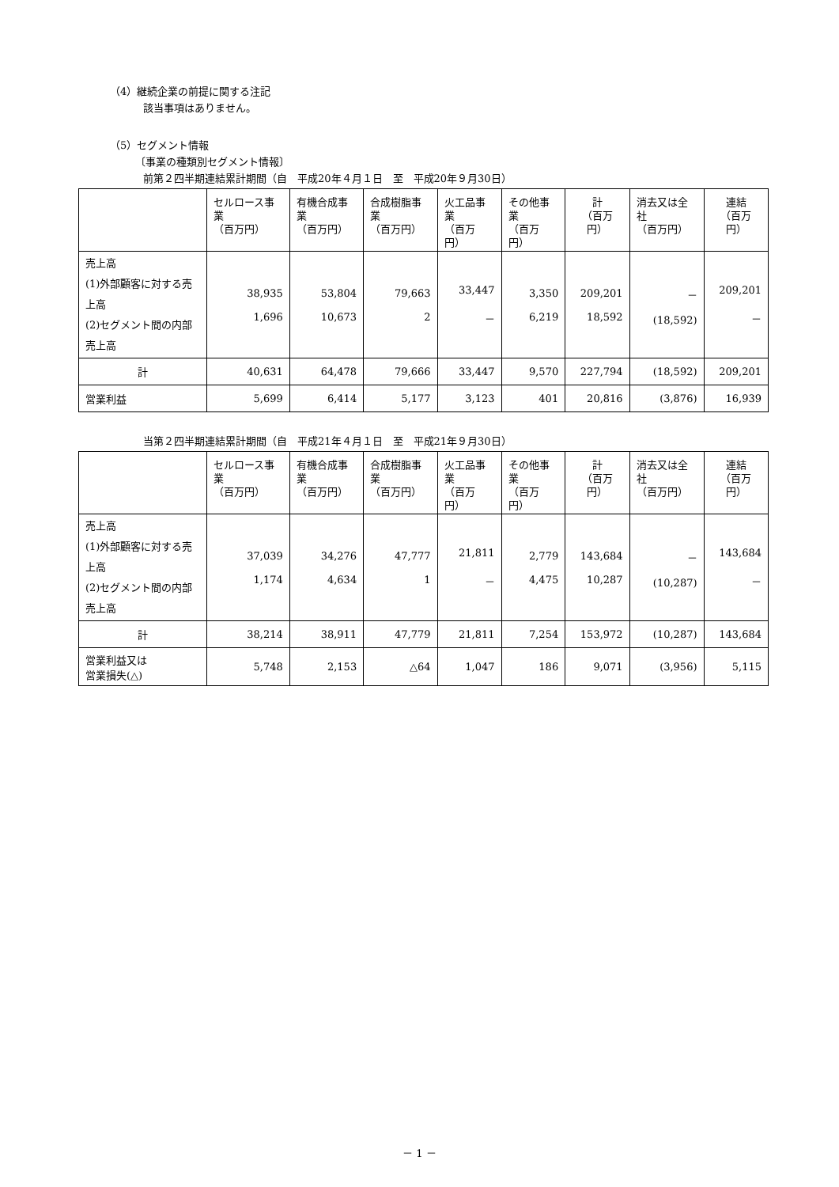（4）継続企業の前提に関する注記
該当事項はありません。
（5）セグメント情報
〔事業の種類別セグメント情報〕
前第２四半期連結累計期間（自　平成20年４月１日　至　平成20年９月30日）
| | セルロース事業 （百万円） | 有機合成事業 （百万円） | 合成樹脂事業 （百万円） | 火工品事業 （百万円） | その他事業 （百万円） | 計 （百万円） | 消去又は全社 （百万円） | 連結 （百万円） |
| --- | --- | --- | --- | --- | --- | --- | --- | --- |
| 売上高 (1)外部顧客に対する売上高 (2)セグメント間の内部売上高 | 38,935 1,696 | 53,804 10,673 | 79,663 2 | 33,447 － | 3,350 6,219 | 209,201 18,592 | － (18,592) | 209,201 － |
| 計 | 40,631 | 64,478 | 79,666 | 33,447 | 9,570 | 227,794 | (18,592) | 209,201 |
| 営業利益 | 5,699 | 6,414 | 5,177 | 3,123 | 401 | 20,816 | (3,876) | 16,939 |
当第２四半期連結累計期間（自　平成21年４月１日　至　平成21年９月30日）
| | セルロース事業 （百万円） | 有機合成事業 （百万円） | 合成樹脂事業 （百万円） | 火工品事業 （百万円） | その他事業 （百万円） | 計 （百万円） | 消去又は全社 （百万円） | 連結 （百万円） |
| --- | --- | --- | --- | --- | --- | --- | --- | --- |
| 売上高 (1)外部顧客に対する売上高 (2)セグメント間の内部売上高 | 37,039 1,174 | 34,276 4,634 | 47,777 1 | 21,811 － | 2,779 4,475 | 143,684 10,287 | － (10,287) | 143,684 － |
| 計 | 38,214 | 38,911 | 47,779 | 21,811 | 7,254 | 153,972 | (10,287) | 143,684 |
| 営業利益又は 営業損失(△) | 5,748 | 2,153 | △64 | 1,047 | 186 | 9,071 | (3,956) | 5,115 |
－ 1 －